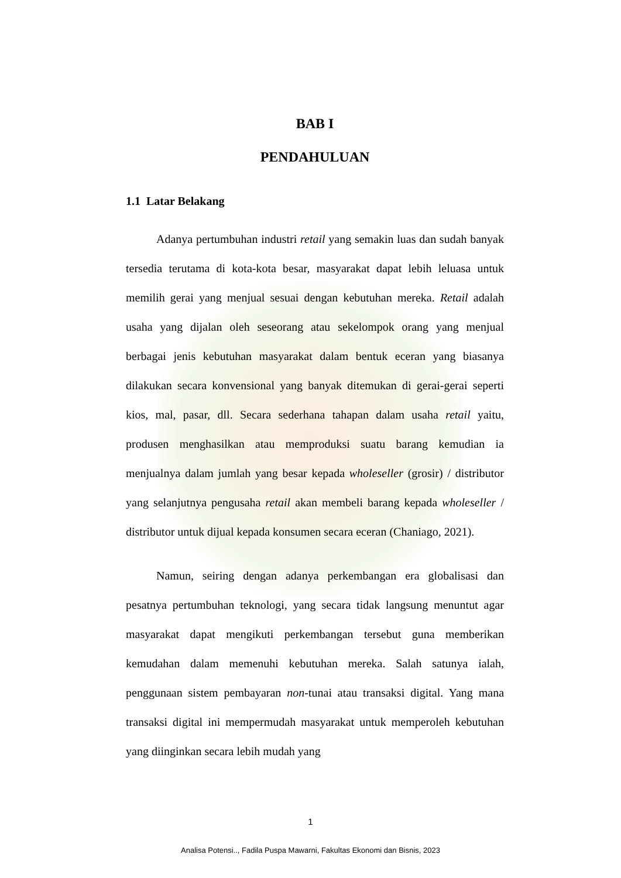BAB I
PENDAHULUAN
1.1 Latar Belakang
Adanya pertumbuhan industri retail yang semakin luas dan sudah banyak tersedia terutama di kota-kota besar, masyarakat dapat lebih leluasa untuk memilih gerai yang menjual sesuai dengan kebutuhan mereka. Retail adalah usaha yang dijalan oleh seseorang atau sekelompok orang yang menjual berbagai jenis kebutuhan masyarakat dalam bentuk eceran yang biasanya dilakukan secara konvensional yang banyak ditemukan di gerai-gerai seperti kios, mal, pasar, dll. Secara sederhana tahapan dalam usaha retail yaitu, produsen menghasilkan atau memproduksi suatu barang kemudian ia menjualnya dalam jumlah yang besar kepada wholeseller (grosir) / distributor yang selanjutnya pengusaha retail akan membeli barang kepada wholeseller / distributor untuk dijual kepada konsumen secara eceran (Chaniago, 2021).
Namun, seiring dengan adanya perkembangan era globalisasi dan pesatnya pertumbuhan teknologi, yang secara tidak langsung menuntut agar masyarakat dapat mengikuti perkembangan tersebut guna memberikan kemudahan dalam memenuhi kebutuhan mereka. Salah satunya ialah, penggunaan sistem pembayaran non-tunai atau transaksi digital. Yang mana transaksi digital ini mempermudah masyarakat untuk memperoleh kebutuhan yang diinginkan secara lebih mudah yang
1
Analisa Potensi.., Fadila Puspa Mawarni, Fakultas Ekonomi dan Bisnis, 2023